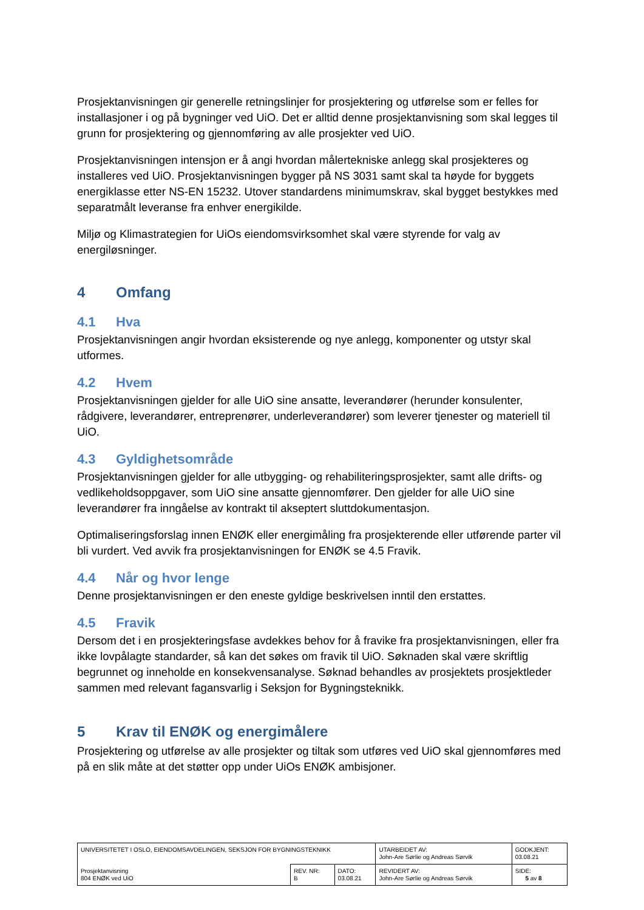Prosjektanvisningen gir generelle retningslinjer for prosjektering og utførelse som er felles for installasjoner i og på bygninger ved UiO. Det er alltid denne prosjektanvisning som skal legges til grunn for prosjektering og gjennomføring av alle prosjekter ved UiO.
Prosjektanvisningen intensjon er å angi hvordan målertekniske anlegg skal prosjekteres og installeres ved UiO. Prosjektanvisningen bygger på NS 3031 samt skal ta høyde for byggets energiklasse etter NS-EN 15232. Utover standardens minimumskrav, skal bygget bestykkes med separatmålt leveranse fra enhver energikilde.
Miljø og Klimastrategien for UiOs eiendomsvirksomhet skal være styrende for valg av energiløsninger.
4 Omfang
4.1 Hva
Prosjektanvisningen angir hvordan eksisterende og nye anlegg, komponenter og utstyr skal utformes.
4.2 Hvem
Prosjektanvisningen gjelder for alle UiO sine ansatte, leverandører (herunder konsulenter, rådgivere, leverandører, entreprenører, underleverandører) som leverer tjenester og materiell til UiO.
4.3 Gyldighetsområde
Prosjektanvisningen gjelder for alle utbygging- og rehabiliteringsprosjekter, samt alle drifts- og vedlikeholdsoppgaver, som UiO sine ansatte gjennomfører. Den gjelder for alle UiO sine leverandører fra inngåelse av kontrakt til akseptert sluttdokumentasjon.
Optimaliseringsforslag innen ENØK eller energimåling fra prosjekterende eller utførende parter vil bli vurdert. Ved avvik fra prosjektanvisningen for ENØK se 4.5 Fravik.
4.4 Når og hvor lenge
Denne prosjektanvisningen er den eneste gyldige beskrivelsen inntil den erstattes.
4.5 Fravik
Dersom det i en prosjekteringsfase avdekkes behov for å fravike fra prosjektanvisningen, eller fra ikke lovpålagte standarder, så kan det søkes om fravik til UiO. Søknaden skal være skriftlig begrunnet og inneholde en konsekvensanalyse. Søknad behandles av prosjektets prosjektleder sammen med relevant fagansvarlig i Seksjon for Bygningsteknikk.
5 Krav til ENØK og energimålere
Prosjektering og utførelse av alle prosjekter og tiltak som utføres ved UiO skal gjennomføres med på en slik måte at det støtter opp under UiOs ENØK ambisjoner.
| UNIVERSITETET I OSLO, EIENDOMSAVDELINGEN, SEKSJON FOR BYGNINGSTEKNIKK | | | UTARBEIDET AV: John-Are Sørlie og Andreas Sørvik | GODKJENT: 03.08.21 |
| Prosjektanvisning 804 ENØK ved UiO | REV. NR: B | DATO: 03.08.21 | REVIDERT AV: John-Are Sørlie og Andreas Sørvik | SIDE: 5 av 8 |